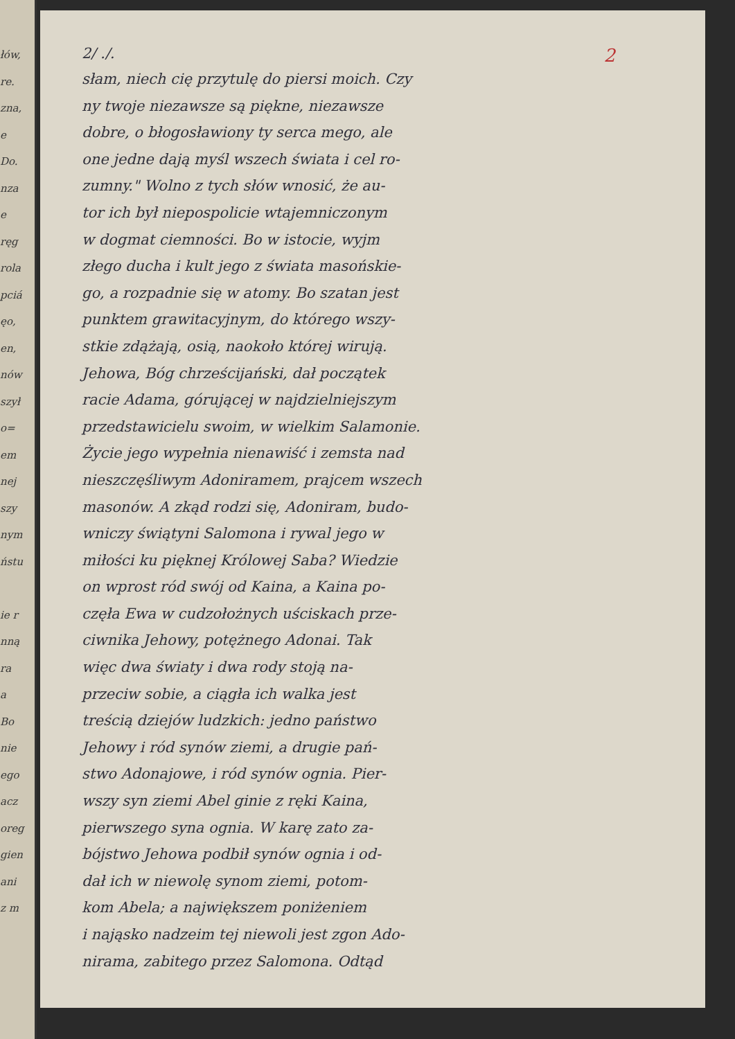łów,
re.
zna,
e
Do.
nza
e
ręg
rola
pciá
ęo,
en,
nów
szył
o=
em
nej
szy
nym
ństu
ie r
nną
ra
a
Bo
nie
ego
acz
oreg
gien
ani
z m
2/ ./. 2
słam, niech cię przytulę do piersi moich. Czy
ny twoje niezawsze są piękne, niezawsze
dobre, o błogosławiony ty serca mego, ale
one jedne dają myśl wszech świata i cel ro-
zumny." Wolno z tych słów wnosić, że au-
tor ich był niepospolicie wtajemniczonym
w dogmat ciemności. Bo w istocie, wyjm
złego ducha i kult jego z świata masońskie-
go, a rozpadnie się w atomy. Bo szatan jest
punktem grawitacyjnym, do którego wszy-
stkie zdążają, osią, naokoło której wirują.
Jehowa, Bóg chrześcijański, dał początek
racie Adama, górującej w najdzielniejszym
przedstawicielu swoim, w wielkim Salamonie.
Życie jego wypełnia nienawiść i zemsta nad
nieszczęśliwym Adoniramem, prajcem wszech
masonów. A zkąd rodzi się, Adoniram, budo-
wniczy świątyni Salomona i rywal jego w
miłości ku pięknej Królowej Saba? Wiedzie
on wprost ród swój od Kaina, a Kaina po-
częła Ewa w cudzołożnych uściskach prze-
ciwnika Jehowy, potężnego Adonai. Tak
więc dwa światy i dwa rody stoją na-
przeciw sobie, a ciągła ich walka jest
treścią dziejów ludzkich: jedno państwo
Jehowy i ród synów ziemi, a drugie pań-
stwo Adonajowe, i ród synów ognia. Pier-
wszy syn ziemi Abel ginie z ręki Kaina,
pierwszego syna ognia. W karę zato za-
bójstwo Jehowa podbił synów ognia i od-
dał ich w niewolę synom ziemi, potom-
kom Abela; a największem poniżeniem
i nająsko nadzeim tej niewoli jest zgon Ado-
nirama, zabitego przez Salomona. Odtąd